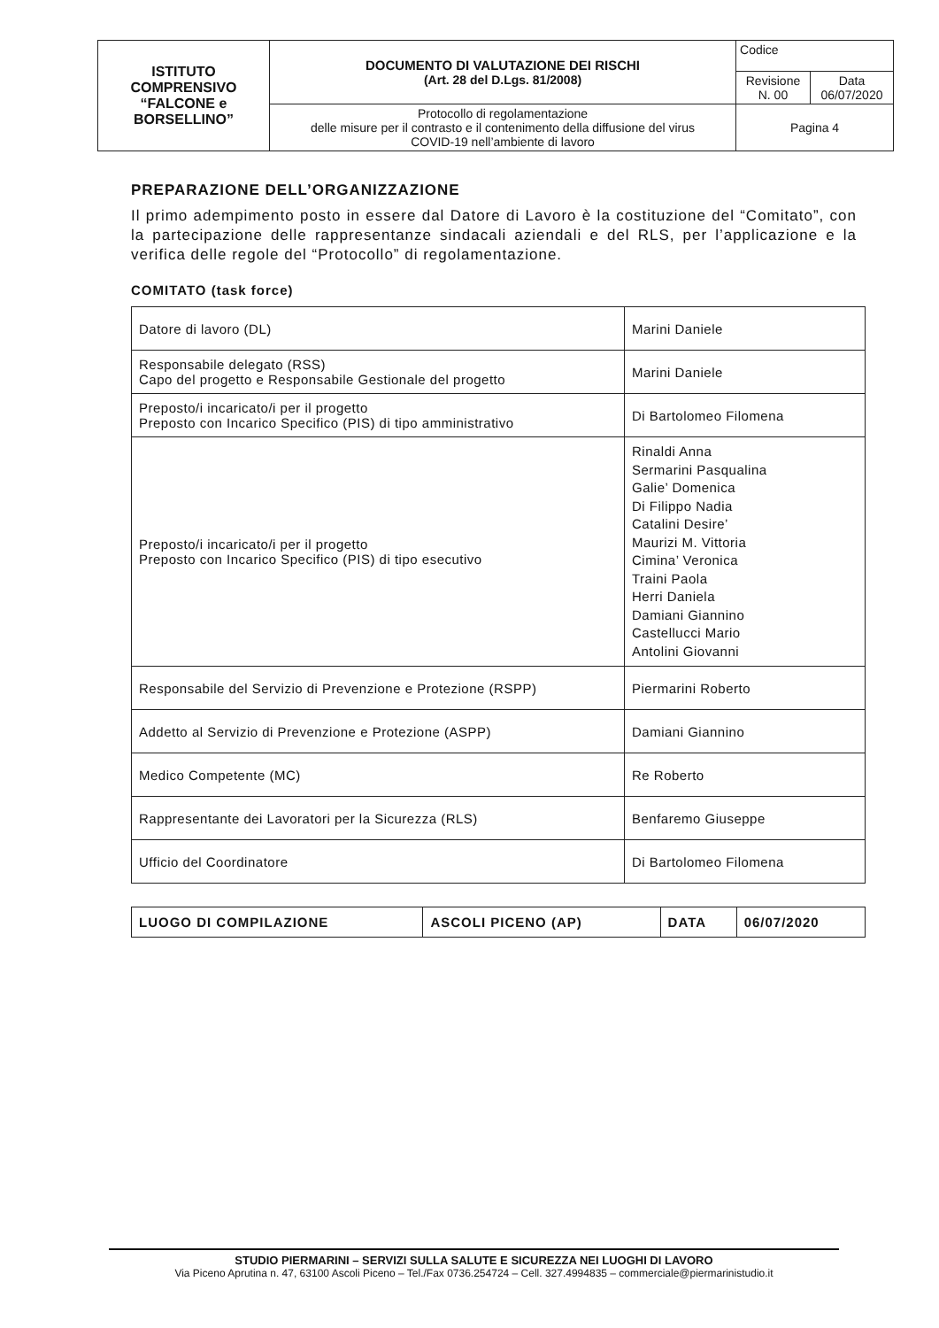| ISTITUTO COMPRENSIVO “FALCONE e BORSELLINO” | DOCUMENTO DI VALUTAZIONE DEI RISCHI (Art. 28 del D.Lgs. 81/2008) | Codice | |
| | | Revisione N. 00 | Data 06/07/2020 |
| | Protocollo di regolamentazione delle misure per il contrasto e il contenimento della diffusione del virus COVID-19 nell’ambiente di lavoro | Pagina 4 | |
PREPARAZIONE DELL’ORGANIZZAZIONE
Il primo adempimento posto in essere dal Datore di Lavoro è la costituzione del “Comitato”, con la partecipazione delle rappresentanze sindacali aziendali e del RLS, per l’applicazione e la verifica delle regole del “Protocollo” di regolamentazione.
COMITATO (task force)
| Datore di lavoro (DL) | Marini Daniele |
| Responsabile delegato (RSS) Capo del progetto e Responsabile Gestionale del progetto | Marini Daniele |
| Preposto/i incaricato/i per il progetto Preposto con Incarico Specifico (PIS) di tipo amministrativo | Di Bartolomeo Filomena |
| Preposto/i incaricato/i per il progetto Preposto con Incarico Specifico (PIS) di tipo esecutivo | Rinaldi Anna Sermarini Pasqualina Galie’ Domenica Di Filippo Nadia Catalini Desire’ Maurizi M. Vittoria Cimina’ Veronica Traini Paola Herri Daniela Damiani Giannino Castellucci Mario Antolini Giovanni |
| Responsabile del Servizio di Prevenzione e Protezione (RSPP) | Piermarini Roberto |
| Addetto al Servizio di Prevenzione e Protezione (ASPP) | Damiani Giannino |
| Medico Competente (MC) | Re Roberto |
| Rappresentante dei Lavoratori per la Sicurezza (RLS) | Benfaremo Giuseppe |
| Ufficio del Coordinatore | Di Bartolomeo Filomena |
| LUOGO DI COMPILAZIONE | ASCOLI PICENO (AP) | DATA | 06/07/2020 |
STUDIO PIERMARINI – SERVIZI SULLA SALUTE E SICUREZZA NEI LUOGHI DI LAVORO
Via Piceno Aprutina n. 47, 63100 Ascoli Piceno – Tel./Fax 0736.254724 – Cell. 327.4994835 – commerciale@piermarinistudio.it